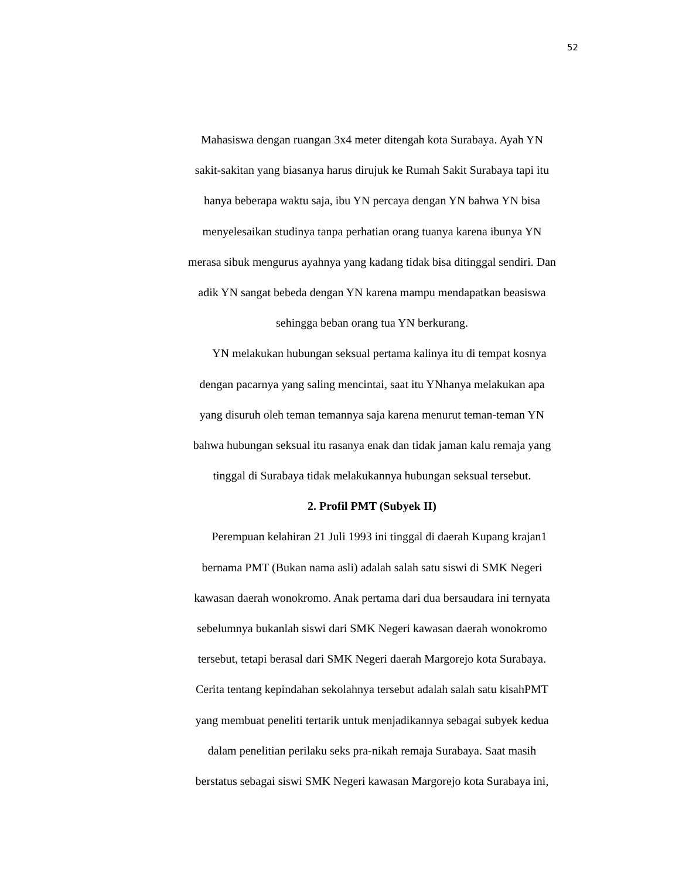52
Mahasiswa dengan ruangan 3x4 meter ditengah kota Surabaya. Ayah YN
sakit-sakitan yang biasanya harus dirujuk ke Rumah Sakit Surabaya tapi itu
hanya beberapa waktu saja, ibu YN percaya dengan YN bahwa YN bisa
menyelesaikan studinya tanpa perhatian orang tuanya karena ibunya YN
merasa sibuk mengurus ayahnya yang kadang tidak bisa ditinggal sendiri. Dan
adik YN sangat bebeda dengan YN karena mampu mendapatkan beasiswa
sehingga beban orang tua YN berkurang.
YN melakukan hubungan seksual pertama kalinya itu di tempat kosnya
dengan pacarnya yang saling mencintai, saat itu YNhanya melakukan apa
yang disuruh oleh teman temannya saja karena menurut teman-teman YN
bahwa hubungan seksual itu rasanya enak dan tidak jaman kalu remaja yang
tinggal di Surabaya tidak melakukannya hubungan seksual tersebut.
2. Profil PMT (Subyek II)
Perempuan kelahiran 21 Juli 1993 ini tinggal di daerah Kupang krajan1
bernama PMT (Bukan nama asli) adalah salah satu siswi di SMK Negeri
kawasan daerah wonokromo. Anak pertama dari dua bersaudara ini ternyata
sebelumnya bukanlah siswi dari SMK Negeri kawasan daerah wonokromo
tersebut, tetapi berasal dari SMK Negeri daerah Margorejo kota Surabaya.
Cerita tentang kepindahan sekolahnya tersebut adalah salah satu kisahPMT
yang membuat peneliti tertarik untuk menjadikannya sebagai subyek kedua
dalam penelitian perilaku seks pra-nikah remaja Surabaya. Saat masih
berstatus sebagai siswi SMK Negeri kawasan Margorejo kota Surabaya ini,